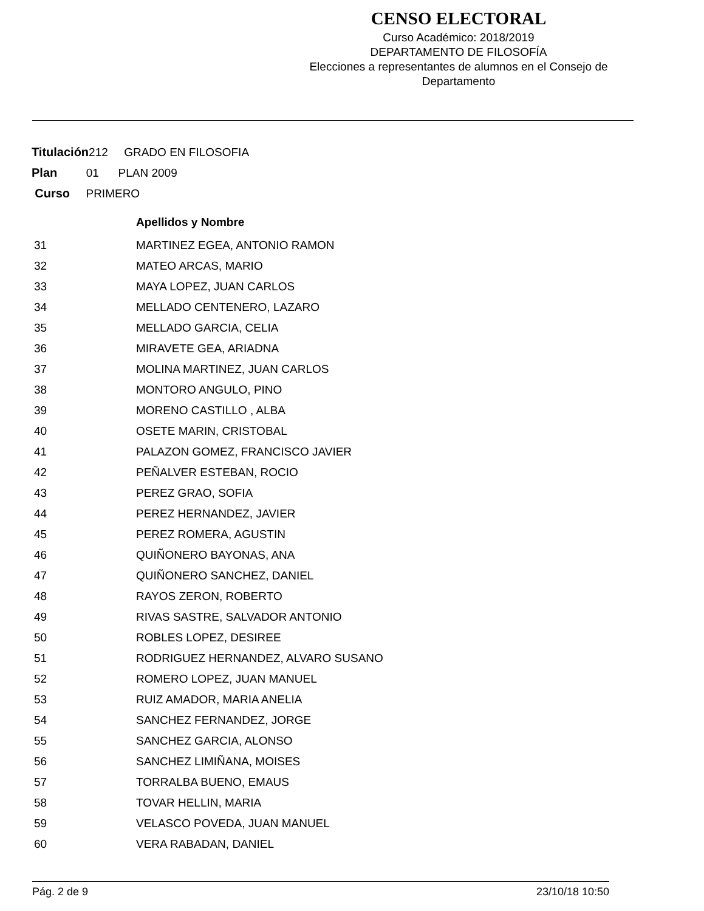CENSO ELECTORAL
Curso Académico: 2018/2019
DEPARTAMENTO DE FILOSOFÍA
Elecciones a representantes de alumnos en el Consejo de Departamento
Titulación212 GRADO EN FILOSOFIA
Plan 01 PLAN 2009
Curso PRIMERO
| | Apellidos y Nombre |
| --- | --- |
| 31 | MARTINEZ EGEA, ANTONIO RAMON |
| 32 | MATEO ARCAS, MARIO |
| 33 | MAYA LOPEZ, JUAN CARLOS |
| 34 | MELLADO CENTENERO, LAZARO |
| 35 | MELLADO GARCIA, CELIA |
| 36 | MIRAVETE GEA, ARIADNA |
| 37 | MOLINA MARTINEZ, JUAN CARLOS |
| 38 | MONTORO ANGULO, PINO |
| 39 | MORENO CASTILLO , ALBA |
| 40 | OSETE MARIN, CRISTOBAL |
| 41 | PALAZON GOMEZ, FRANCISCO JAVIER |
| 42 | PEÑALVER ESTEBAN, ROCIO |
| 43 | PEREZ GRAO, SOFIA |
| 44 | PEREZ HERNANDEZ, JAVIER |
| 45 | PEREZ ROMERA, AGUSTIN |
| 46 | QUIÑONERO BAYONAS, ANA |
| 47 | QUIÑONERO SANCHEZ, DANIEL |
| 48 | RAYOS ZERON, ROBERTO |
| 49 | RIVAS SASTRE, SALVADOR ANTONIO |
| 50 | ROBLES LOPEZ, DESIREE |
| 51 | RODRIGUEZ HERNANDEZ, ALVARO SUSANO |
| 52 | ROMERO LOPEZ, JUAN MANUEL |
| 53 | RUIZ AMADOR, MARIA ANELIA |
| 54 | SANCHEZ FERNANDEZ, JORGE |
| 55 | SANCHEZ GARCIA, ALONSO |
| 56 | SANCHEZ LIMIÑANA, MOISES |
| 57 | TORRALBA BUENO, EMAUS |
| 58 | TOVAR HELLIN, MARIA |
| 59 | VELASCO POVEDA, JUAN MANUEL |
| 60 | VERA RABADAN, DANIEL |
Pág. 2 de 9 23/10/18 10:50